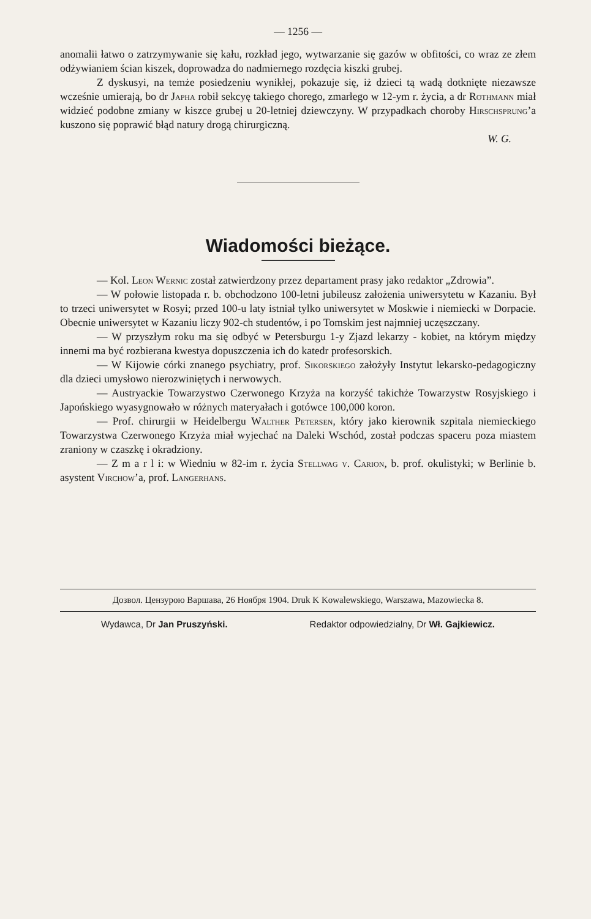— 1256 —
anomalii łatwo o zatrzymywanie się kału, rozkład jego, wytwarzanie się gazów w obfitości, co wraz ze złem odżywianiem ścian kiszek, doprowadza do nadmiernego rozdęcia kiszki grubej.
Z dyskusyi, na temże posiedzeniu wynikłej, pokazuje się, iż dzieci tą wadą dotknięte niezawsze wcześnie umierają, bo dr Japha robił sekcyę takiego chorego, zmarłego w 12-ym r. życia, a dr Rothmann miał widzieć podobne zmiany w kiszce grubej u 20-letniej dziewczyny. W przypadkach choroby Hirschsprung’a kuszono się poprawić błąd natury drogą chirurgiczną.
W. G.
Wiadomości bieżące.
— Kol. Leon Wernic został zatwierdzony przez departament prasy jako redaktor „Zdrowia”.
— W połowie listopada r. b. obchodzono 100-letni jubileusz założenia uniwersytetu w Kazaniu. Był to trzeci uniwersytet w Rosyi; przed 100-u laty istniał tylko uniwersytet w Moskwie i niemiecki w Dorpacie. Obecnie uniwersytet w Kazaniu liczy 902-ch studentów, i po Tomskim jest najmniej uczęszczany.
— W przyszłym roku ma się odbyć w Petersburgu 1-y Zjazd lekarzy - kobiet, na którym między innemi ma być rozbierana kwestya dopuszczenia ich do katedr profesorskich.
— W Kijowie córki znanego psychiatry, prof. Sikorskiego założyły Instytut lekarsko-pedagogiczny dla dzieci umysłowo nierozwiniętych i nerwowych.
— Austryackie Towarzystwo Czerwonego Krzyża na korzyść takichże Towarzystw Rosyjskiego i Japońskiego wyasygnowało w różnych materyałach i gotówce 100,000 koron.
— Prof. chirurgii w Heidelbergu Walther Petersen, który jako kierownik szpitala niemieckiego Towarzystwa Czerwonego Krzyża miał wyjechać na Daleki Wschód, został podczas spaceru poza miastem zraniony w czaszkę i okradziony.
— Z m a r l i: w Wiedniu w 82-im r. życia Stellwag v. Carion, b. prof. okulistyki; w Berlinie b. asystent Virchow’a, prof. Langerhans.
Дозвол. Цензурою Варшава, 26 Ноября 1904. Druk K Kowalewskiego, Warszawa, Mazowiecka 8.
Wydawca, Dr Jan Pruszyński. Redaktor odpowiedzialny, Dr Wł. Gajkiewicz.